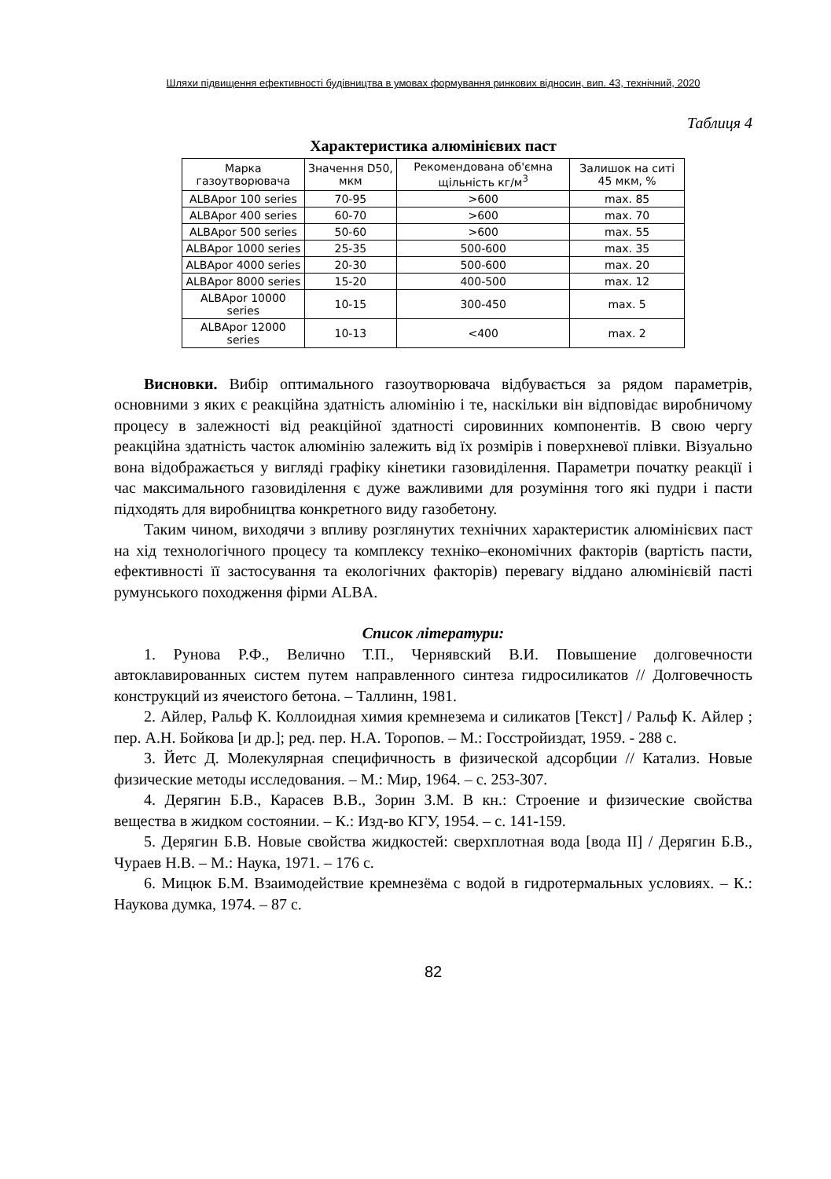Шляхи підвищення ефективності будівництва в умовах формування ринкових відносин, вип. 43, технічний, 2020
Таблиця 4
Характеристика алюмінієвих паст
| Марка газоутворювача | Значення D50, мкм | Рекомендована об'ємна щільність кг/м<sup>3</sup> | Залишок на ситі 45 мкм, % |
| --- | --- | --- | --- |
| ALBApor 100 series | 70-95 | >600 | max. 85 |
| ALBApor 400 series | 60-70 | >600 | max. 70 |
| ALBApor 500 series | 50-60 | >600 | max. 55 |
| ALBApor 1000 series | 25-35 | 500-600 | max. 35 |
| ALBApor 4000 series | 20-30 | 500-600 | max. 20 |
| ALBApor 8000 series | 15-20 | 400-500 | max. 12 |
| ALBApor 10000 series | 10-15 | 300-450 | max. 5 |
| ALBApor 12000 series | 10-13 | <400 | max. 2 |
Висновки. Вибір оптимального газоутворювача відбувається за рядом параметрів, основними з яких є реакційна здатність алюмінію і те, наскільки він відповідає виробничому процесу в залежності від реакційної здатності сировинних компонентів. В свою чергу реакційна здатність часток алюмінію залежить від їх розмірів і поверхневої плівки. Візуально вона відображається у вигляді графіку кінетики газовиділення. Параметри початку реакції і час максимального газовиділення є дуже важливими для розуміння того які пудри і пасти підходять для виробництва конкретного виду газобетону.
Таким чином, виходячи з впливу розглянутих технічних характеристик алюмінієвих паст на хід технологічного процесу та комплексу техніко–економічних факторів (вартість пасти, ефективності її застосування та екологічних факторів) перевагу віддано алюмінієвій пасті румунського походження фірми ALBA.
Список літератури:
1. Рунова Р.Ф., Велично Т.П., Чернявский В.И. Повышение долговечности автоклавированных систем путем направленного синтеза гидросиликатов // Долговечность конструкций из ячеистого бетона. – Таллинн, 1981.
2. Айлер, Ральф К. Коллоидная химия кремнезема и силикатов [Текст] / Ральф К. Айлер ; пер. А.Н. Бойкова [и др.]; ред. пер. Н.А. Торопов. – М.: Госстройиздат, 1959. - 288 с.
3. Йетс Д. Молекулярная специфичность в физической адсорбции // Катализ. Новые физические методы исследования. – М.: Мир, 1964. – с. 253-307.
4. Дерягин Б.В., Карасев В.В., Зорин З.М. В кн.: Строение и физические свойства вещества в жидком состоянии. – К.: Изд-во КГУ, 1954. – с. 141-159.
5. Дерягин Б.В. Новые свойства жидкостей: сверхплотная вода [вода II] / Дерягин Б.В., Чураев Н.В. – М.: Наука, 1971. – 176 с.
6. Мицюк Б.М. Взаимодействие кремнезёма с водой в гидротермальных условиях. – К.: Наукова думка, 1974. – 87 с.
82